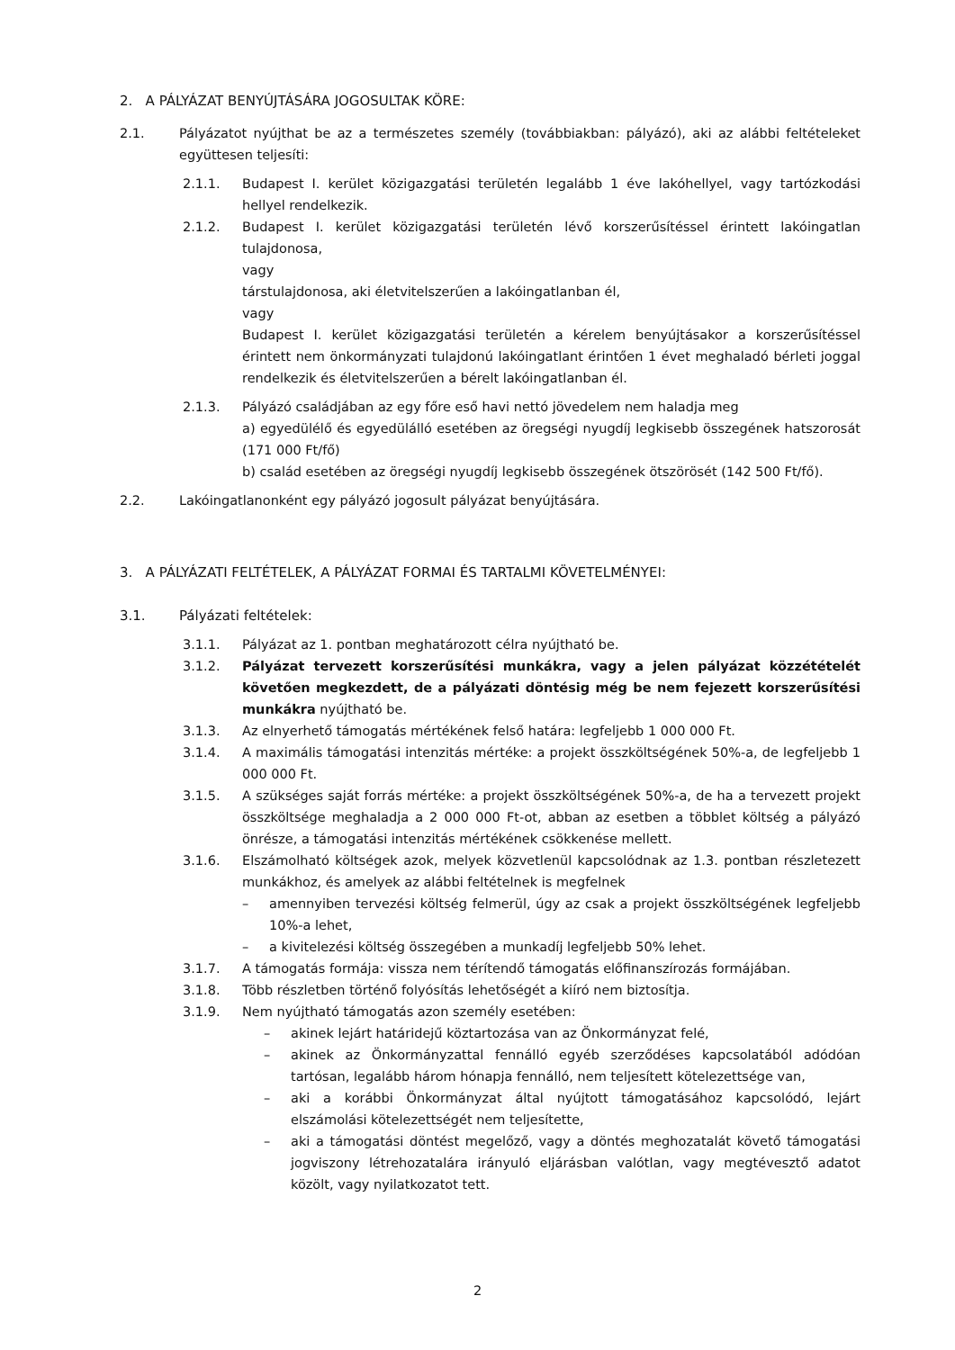2. A PÁLYÁZAT BENYÚJTÁSÁRA JOGOSULTAK KÖRE:
2.1. Pályázatot nyújthat be az a természetes személy (továbbiakban: pályázó), aki az alábbi feltételeket együttesen teljesíti:
2.1.1. Budapest I. kerület közigazgatási területén legalább 1 éve lakóhellyel, vagy tartózkodási hellyel rendelkezik.
2.1.2. Budapest I. kerület közigazgatási területén lévő korszerűsítéssel érintett lakóingatlan tulajdonosa,
vagy
társtulajdonosa, aki életvitelszerűen a lakóingatlanban él,
vagy
Budapest I. kerület közigazgatási területén a kérelem benyújtásakor a korszerűsítéssel érintett nem önkormányzati tulajdonú lakóingatlant érintően 1 évet meghaladó bérleti joggal rendelkezik és életvitelszerűen a bérelt lakóingatlanban él.
2.1.3. Pályázó családjában az egy főre eső havi nettó jövedelem nem haladja meg
a) egyedülélő és egyedülálló esetében az öregségi nyugdíj legkisebb összegének hatszorosát (171 000 Ft/fő)
b) család esetében az öregségi nyugdíj legkisebb összegének ötszörösét (142 500 Ft/fő).
2.2. Lakóingatlanonként egy pályázó jogosult pályázat benyújtására.
3. A PÁLYÁZATI FELTÉTELEK, A PÁLYÁZAT FORMAI ÉS TARTALMI KÖVETELMÉNYEI:
3.1. Pályázati feltételek:
3.1.1. Pályázat az 1. pontban meghatározott célra nyújtható be.
3.1.2. Pályázat tervezett korszerűsítési munkákra, vagy a jelen pályázat közzétételét követően megkezdett, de a pályázati döntésig még be nem fejezett korszerűsítési munkákra nyújtható be.
3.1.3. Az elnyerhető támogatás mértékének felső határa: legfeljebb 1 000 000 Ft.
3.1.4. A maximális támogatási intenzitás mértéke: a projekt összköltségének 50%-a, de legfeljebb 1 000 000 Ft.
3.1.5. A szükséges saját forrás mértéke: a projekt összköltségének 50%-a, de ha a tervezett projekt összköltsége meghaladja a 2 000 000 Ft-ot, abban az esetben a többlet költség a pályázó önrésze, a támogatási intenzitás mértékének csökkenése mellett.
3.1.6. Elszámolható költségek azok, melyek közvetlenül kapcsolódnak az 1.3. pontban részletezett munkákhoz, és amelyek az alábbi feltételnek is megfelnek
– amennyiben tervezési költség felmerül, úgy az csak a projekt összköltségének legfeljebb 10%-a lehet,
– a kivitelezési költség összegében a munkadíj legfeljebb 50% lehet.
3.1.7. A támogatás formája: vissza nem térítendő támogatás előfinanszírozás formájában.
3.1.8. Több részletben történő folyósítás lehetőségét a kiíró nem biztosítja.
3.1.9. Nem nyújtható támogatás azon személy esetében:
– akinek lejárt határidejű köztartozása van az Önkormányzat felé,
– akinek az Önkormányzattal fennálló egyéb szerződéses kapcsolatából adódóan tartósan, legalább három hónapja fennálló, nem teljesített kötelezettsége van,
– aki a korábbi Önkormányzat által nyújtott támogatásához kapcsolódó, lejárt elszámolási kötelezettségét nem teljesítette,
– aki a támogatási döntést megelőző, vagy a döntés meghozatalát követő támogatási jogviszony létrehozatalára irányuló eljárásban valótlan, vagy megtévesztő adatot közölt, vagy nyilatkozatot tett.
2